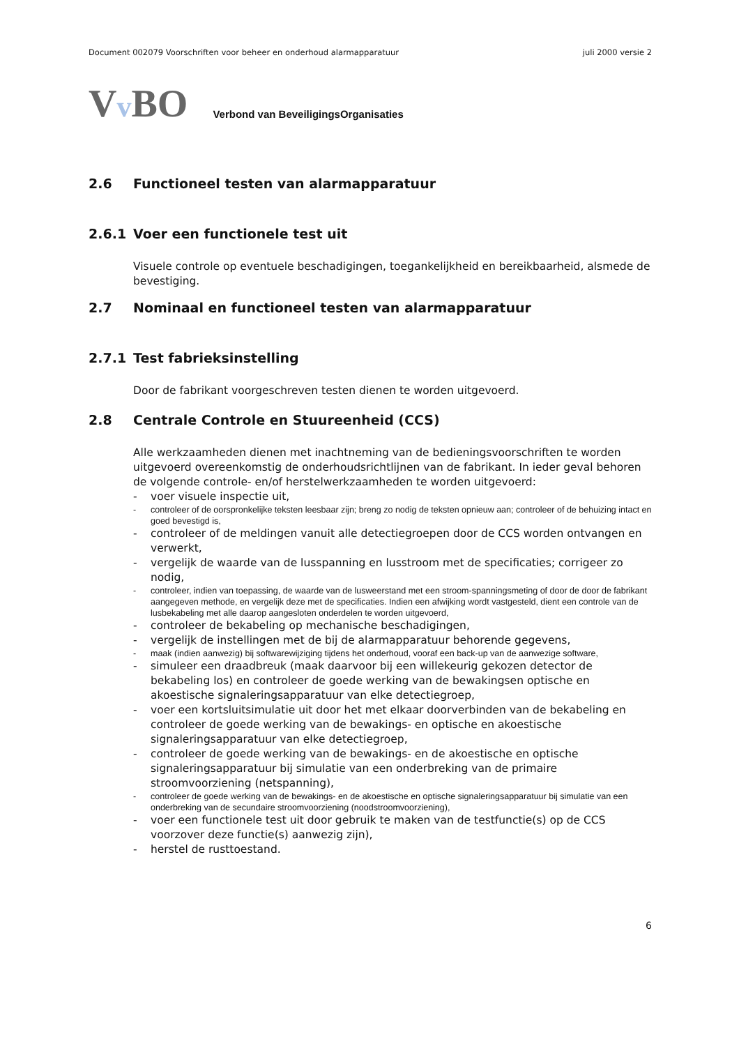Document 002079 Voorschriften voor beheer en onderhoud alarmapparatuur juli 2000 versie 2
Vv BO
Verbond van BeveiligingsOrganisaties
2.6 Functioneel testen van alarmapparatuur
2.6.1 Voer een functionele test uit
Visuele controle op eventuele beschadigingen, toegankelijkheid en bereikbaarheid, alsmede de bevestiging.
2.7 Nominaal en functioneel testen van alarmapparatuur
2.7.1 Test fabrieksinstelling
Door de fabrikant voorgeschreven testen dienen te worden uitgevoerd.
2.8 Centrale Controle en Stuureenheid (CCS)
Alle werkzaamheden dienen met inachtneming van de bedieningsvoorschriften te worden uitgevoerd overeenkomstig de onderhoudsrichtlijnen van de fabrikant. In ieder geval behoren de volgende controle- en/of herstelwerkzaamheden te worden uitgevoerd:
- voer visuele inspectie uit,
- controleer of de oorspronkelijke teksten leesbaar zijn; breng zo nodig de teksten opnieuw aan; controleer of de behuizing intact en goed bevestigd is,
- controleer of de meldingen vanuit alle detectiegroepen door de CCS worden ontvangen en verwerkt,
- vergelijk de waarde van de lusspanning en lusstroom met de specificaties; corrigeer zo nodig,
- controleer, indien van toepassing, de waarde van de lusweerstand met een stroom-spanningsmeting of door de door de fabrikant aangegeven methode, en vergelijk deze met de specificaties. Indien een afwijking wordt vastgesteld, dient een controle van de lusbekabeling met alle daarop aangesloten onderdelen te worden uitgevoerd,
- controleer de bekabeling op mechanische beschadigingen,
- vergelijk de instellingen met de bij de alarmapparatuur behorende gegevens,
- maak (indien aanwezig) bij softwarewijziging tijdens het onderhoud, vooraf een back-up van de aanwezige software,
- simuleer een draadbreuk (maak daarvoor bij een willekeurig gekozen detector de bekabeling los) en controleer de goede werking van de bewakingsen optische en akoestische signaleringsapparatuur van elke detectiegroep,
- voer een kortsluitsimulatie uit door het met elkaar doorverbinden van de bekabeling en controleer de goede werking van de bewakings- en optische en akoestische signaleringsapparatuur van elke detectiegroep,
- controleer de goede werking van de bewakings- en de akoestische en optische signaleringsapparatuur bij simulatie van een onderbreking van de primaire stroomvoorziening (netspanning),
- controleer de goede werking van de bewakings- en de akoestische en optische signaleringsapparatuur bij simulatie van een onderbreking van de secundaire stroomvoorziening (noodstroomvoorziening),
- voer een functionele test uit door gebruik te maken van de testfunctie(s) op de CCS voorzover deze functie(s) aanwezig zijn),
- herstel de rusttoestand.
6